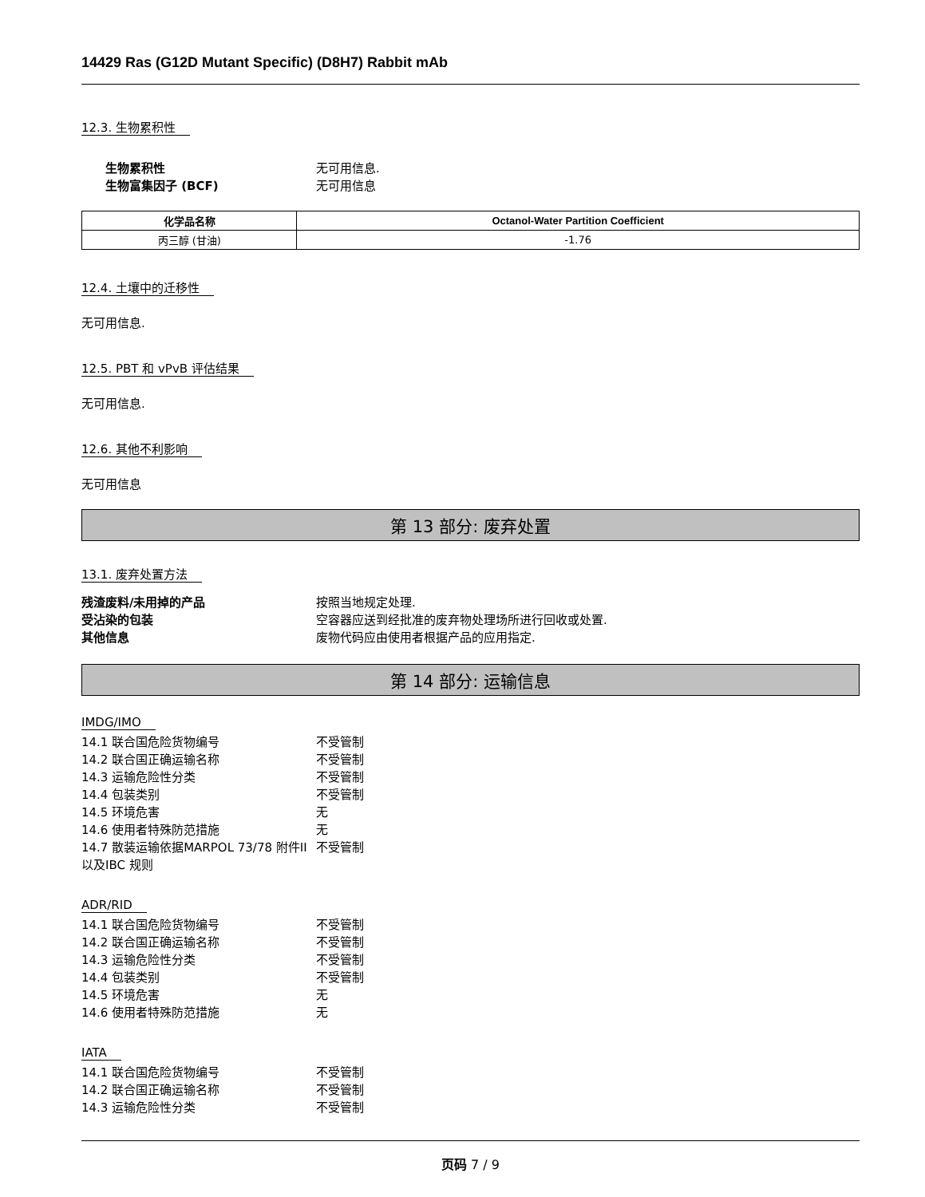14429 Ras (G12D Mutant Specific) (D8H7) Rabbit mAb
12.3. 生物累积性
生物累积性 无可用信息.
生物富集因子 (BCF) 无可用信息
| 化学品名称 | Octanol-Water Partition Coefficient |
| --- | --- |
| 丙三醇 (甘油) | -1.76 |
12.4. 土壤中的迁移性
无可用信息.
12.5. PBT 和 vPvB 评估结果
无可用信息.
12.6. 其他不利影响
无可用信息
第 13 部分: 废弃处置
13.1. 废弃处置方法
残渣废料/未用掉的产品 按照当地规定处理.
受沾染的包装 空容器应送到经批准的废弃物处理场所进行回收或处置.
其他信息 废物代码应由使用者根据产品的应用指定.
第 14 部分: 运输信息
IMDG/IMO
14.1 联合国危险货物编号 不受管制
14.2 联合国正确运输名称 不受管制
14.3 运输危险性分类 不受管制
14.4 包装类别 不受管制
14.5 环境危害 无
14.6 使用者特殊防范措施 无
14.7 散装运输依据MARPOL 73/78 附件II以及IBC 规则
不受管制
ADR/RID
14.1 联合国危险货物编号 不受管制
14.2 联合国正确运输名称 不受管制
14.3 运输危险性分类 不受管制
14.4 包装类别 不受管制
14.5 环境危害 无
14.6 使用者特殊防范措施 无
IATA
14.1 联合国危险货物编号 不受管制
14.2 联合国正确运输名称 不受管制
14.3 运输危险性分类 不受管制
页码 7 / 9